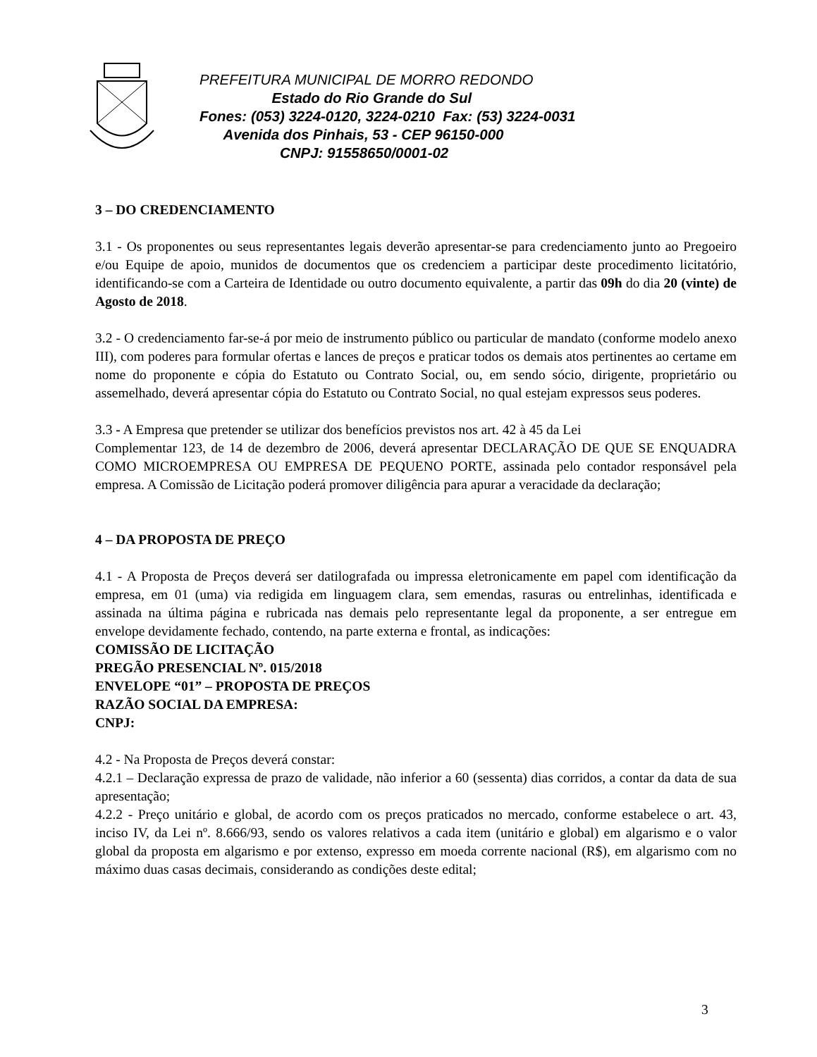PREFEITURA MUNICIPAL DE MORRO REDONDO
Estado do Rio Grande do Sul
Fones: (053) 3224-0120, 3224-0210 Fax: (53) 3224-0031
Avenida dos Pinhais, 53 - CEP 96150-000
CNPJ: 91558650/0001-02
3 – DO CREDENCIAMENTO
3.1 - Os proponentes ou seus representantes legais deverão apresentar-se para credenciamento junto ao Pregoeiro e/ou Equipe de apoio, munidos de documentos que os credenciem a participar deste procedimento licitatório, identificando-se com a Carteira de Identidade ou outro documento equivalente, a partir das 09h do dia 20 (vinte) de Agosto de 2018.
3.2 - O credenciamento far-se-á por meio de instrumento público ou particular de mandato (conforme modelo anexo III), com poderes para formular ofertas e lances de preços e praticar todos os demais atos pertinentes ao certame em nome do proponente e cópia do Estatuto ou Contrato Social, ou, em sendo sócio, dirigente, proprietário ou assemelhado, deverá apresentar cópia do Estatuto ou Contrato Social, no qual estejam expressos seus poderes.
3.3 - A Empresa que pretender se utilizar dos benefícios previstos nos art. 42 à 45 da Lei
Complementar 123, de 14 de dezembro de 2006, deverá apresentar DECLARAÇÃO DE QUE SE ENQUADRA COMO MICROEMPRESA OU EMPRESA DE PEQUENO PORTE, assinada pelo contador responsável pela empresa. A Comissão de Licitação poderá promover diligência para apurar a veracidade da declaração;
4 – DA PROPOSTA DE PREÇO
4.1 - A Proposta de Preços deverá ser datilografada ou impressa eletronicamente em papel com identificação da empresa, em 01 (uma) via redigida em linguagem clara, sem emendas, rasuras ou entrelinhas, identificada e assinada na última página e rubricada nas demais pelo representante legal da proponente, a ser entregue em envelope devidamente fechado, contendo, na parte externa e frontal, as indicações:
COMISSÃO DE LICITAÇÃO
PREGÃO PRESENCIAL Nº. 015/2018
ENVELOPE “01” – PROPOSTA DE PREÇOS
RAZÃO SOCIAL DA EMPRESA:
CNPJ:
4.2 - Na Proposta de Preços deverá constar:
4.2.1 – Declaração expressa de prazo de validade, não inferior a 60 (sessenta) dias corridos, a contar da data de sua apresentação;
4.2.2 - Preço unitário e global, de acordo com os preços praticados no mercado, conforme estabelece o art. 43, inciso IV, da Lei nº. 8.666/93, sendo os valores relativos a cada item (unitário e global) em algarismo e o valor global da proposta em algarismo e por extenso, expresso em moeda corrente nacional (R$), em algarismo com no máximo duas casas decimais, considerando as condições deste edital;
3